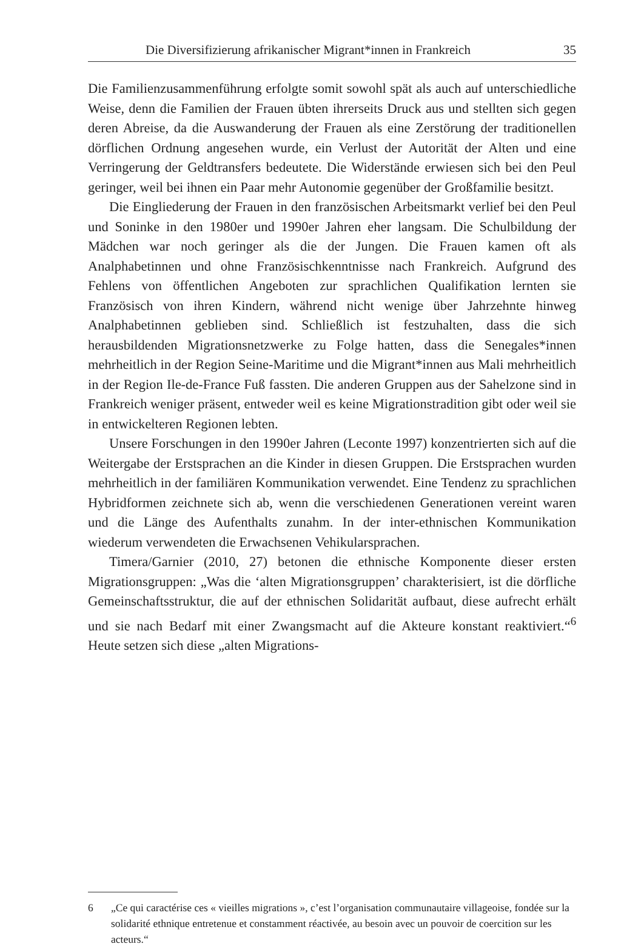Die Diversifizierung afrikanischer Migrant*innen in Frankreich 35
Die Familienzusammenführung erfolgte somit sowohl spät als auch auf unterschiedliche Weise, denn die Familien der Frauen übten ihrerseits Druck aus und stellten sich gegen deren Abreise, da die Auswanderung der Frauen als eine Zerstörung der traditionellen dörflichen Ordnung angesehen wurde, ein Verlust der Autorität der Alten und eine Verringerung der Geldtransfers bedeutete. Die Widerstände erwiesen sich bei den Peul geringer, weil bei ihnen ein Paar mehr Autonomie gegenüber der Großfamilie besitzt.
Die Eingliederung der Frauen in den französischen Arbeitsmarkt verlief bei den Peul und Soninke in den 1980er und 1990er Jahren eher langsam. Die Schulbildung der Mädchen war noch geringer als die der Jungen. Die Frauen kamen oft als Analphabetinnen und ohne Französischkenntnisse nach Frankreich. Aufgrund des Fehlens von öffentlichen Angeboten zur sprachlichen Qualifikation lernten sie Französisch von ihren Kindern, während nicht wenige über Jahrzehnte hinweg Analphabetinnen geblieben sind. Schließlich ist festzuhalten, dass die sich herausbildenden Migrationsnetzwerke zu Folge hatten, dass die Senegales*innen mehrheitlich in der Region Seine-Maritime und die Migrant*innen aus Mali mehrheitlich in der Region Ile-de-France Fuß fassten. Die anderen Gruppen aus der Sahelzone sind in Frankreich weniger präsent, entweder weil es keine Migrationstradition gibt oder weil sie in entwickelteren Regionen lebten.
Unsere Forschungen in den 1990er Jahren (Leconte 1997) konzentrierten sich auf die Weitergabe der Erstsprachen an die Kinder in diesen Gruppen. Die Erstsprachen wurden mehrheitlich in der familiären Kommunikation verwendet. Eine Tendenz zu sprachlichen Hybridformen zeichnete sich ab, wenn die verschiedenen Generationen vereint waren und die Länge des Aufenthalts zunahm. In der inter-ethnischen Kommunikation wiederum verwendeten die Erwachsenen Vehikularsprachen.
Timera/Garnier (2010, 27) betonen die ethnische Komponente dieser ersten Migrationsgruppen: „Was die ‘alten Migrationsgruppen’ charakterisiert, ist die dörfliche Gemeinschaftsstruktur, die auf der ethnischen Solidarität aufbaut, diese aufrecht erhält und sie nach Bedarf mit einer Zwangsmacht auf die Akteure konstant reaktiviert.“<sup>6</sup> Heute setzen sich diese „alten Migrations-
6 „Ce qui caractérise ces « vieilles migrations », c’est l’organisation communautaire villageoise, fondée sur la solidarité ethnique entretenue et constamment réactivée, au besoin avec un pouvoir de coercition sur les acteurs.“